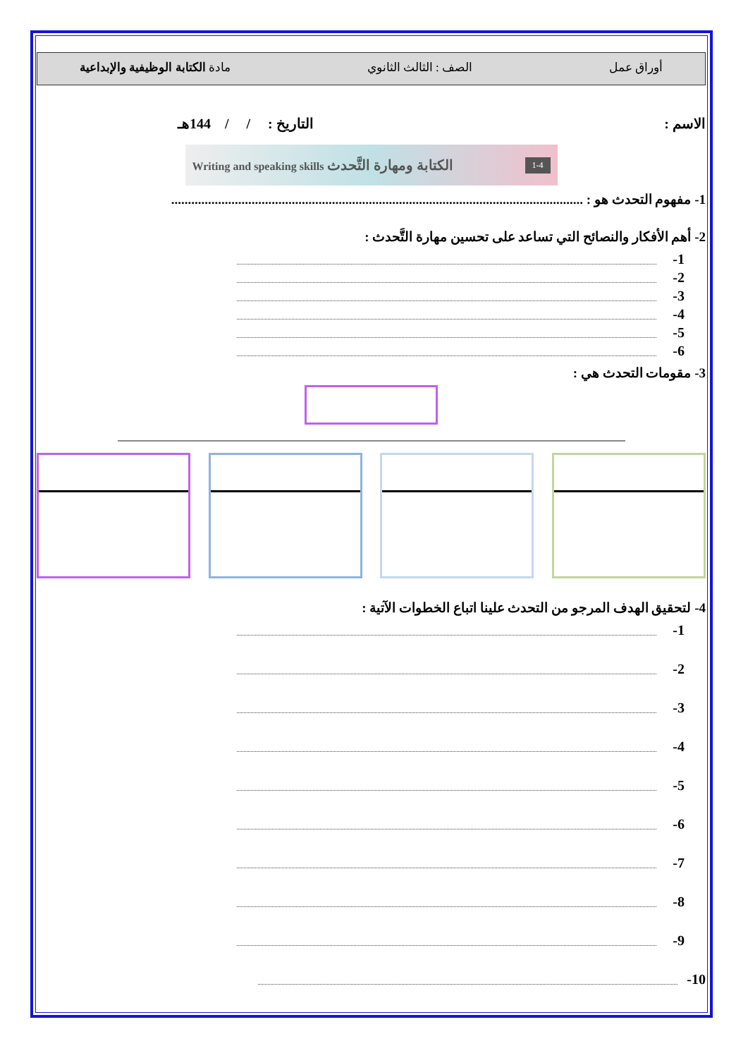أوراق عمل الصف : الثالث الثانوي مادة الكتابة الوظيفية والإبداعية
الاسم : التاريخ : / / 144هـ
1-4 الكتابة ومهارة التَّحدث Writing and speaking skills
1- مفهوم التحدث هو : ...........................................................................................................................
2- أهم الأفكار والنصائح التي تساعد على تحسين مهارة التَّحدث :
1-
2-
3-
4-
5-
6-
3- مقومات التحدث هي :
4- لتحقيق الهدف المرجو من التحدث علينا اتباع الخطوات الآتية :
1-
2-
3-
4-
5-
6-
7-
8-
9-
10-